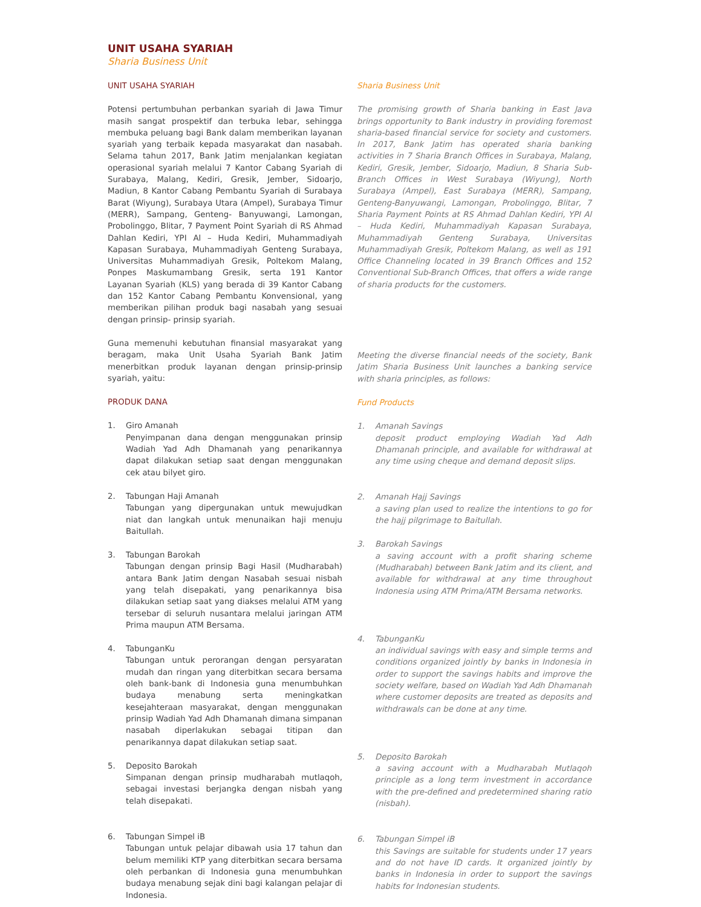UNIT USAHA SYARIAH
Sharia Business Unit
UNIT USAHA SYARIAH
Potensi pertumbuhan perbankan syariah di Jawa Timur masih sangat prospektif dan terbuka lebar, sehingga membuka peluang bagi Bank dalam memberikan layanan syariah yang terbaik kepada masyarakat dan nasabah. Selama tahun 2017, Bank Jatim menjalankan kegiatan operasional syariah melalui 7 Kantor Cabang Syariah di Surabaya, Malang, Kediri, Gresik, Jember, Sidoarjo, Madiun, 8 Kantor Cabang Pembantu Syariah di Surabaya Barat (Wiyung), Surabaya Utara (Ampel), Surabaya Timur (MERR), Sampang, Genteng- Banyuwangi, Lamongan, Probolinggo, Blitar, 7 Payment Point Syariah di RS Ahmad Dahlan Kediri, YPI Al – Huda Kediri, Muhammadiyah Kapasan Surabaya, Muhammadiyah Genteng Surabaya, Universitas Muhammadiyah Gresik, Poltekom Malang, Ponpes Maskumambang Gresik, serta 191 Kantor Layanan Syariah (KLS) yang berada di 39 Kantor Cabang dan 152 Kantor Cabang Pembantu Konvensional, yang memberikan pilihan produk bagi nasabah yang sesuai dengan prinsip- prinsip syariah.
Guna memenuhi kebutuhan finansial masyarakat yang beragam, maka Unit Usaha Syariah Bank Jatim menerbitkan produk layanan dengan prinsip-prinsip syariah, yaitu:
PRODUK DANA
1. Giro Amanah
Penyimpanan dana dengan menggunakan prinsip Wadiah Yad Adh Dhamanah yang penarikannya dapat dilakukan setiap saat dengan menggunakan cek atau bilyet giro.
2. Tabungan Haji Amanah
Tabungan yang dipergunakan untuk mewujudkan niat dan langkah untuk menunaikan haji menuju Baitullah.
3. Tabungan Barokah
Tabungan dengan prinsip Bagi Hasil (Mudharabah) antara Bank Jatim dengan Nasabah sesuai nisbah yang telah disepakati, yang penarikannya bisa dilakukan setiap saat yang diakses melalui ATM yang tersebar di seluruh nusantara melalui jaringan ATM Prima maupun ATM Bersama.
4. TabunganKu
Tabungan untuk perorangan dengan persyaratan mudah dan ringan yang diterbitkan secara bersama oleh bank-bank di Indonesia guna menumbuhkan budaya menabung serta meningkatkan kesejahteraan masyarakat, dengan menggunakan prinsip Wadiah Yad Adh Dhamanah dimana simpanan nasabah diperlakukan sebagai titipan dan penarikannya dapat dilakukan setiap saat.
5. Deposito Barokah
Simpanan dengan prinsip mudharabah mutlaqoh, sebagai investasi berjangka dengan nisbah yang telah disepakati.
6. Tabungan Simpel iB
Tabungan untuk pelajar dibawah usia 17 tahun dan belum memiliki KTP yang diterbitkan secara bersama oleh perbankan di Indonesia guna menumbuhkan budaya menabung sejak dini bagi kalangan pelajar di Indonesia.
Sharia Business Unit
The promising growth of Sharia banking in East Java brings opportunity to Bank industry in providing foremost sharia-based financial service for society and customers. In 2017, Bank Jatim has operated sharia banking activities in 7 Sharia Branch Offices in Surabaya, Malang, Kediri, Gresik, Jember, Sidoarjo, Madiun, 8 Sharia Sub-Branch Offices in West Surabaya (Wiyung), North Surabaya (Ampel), East Surabaya (MERR), Sampang, Genteng-Banyuwangi, Lamongan, Probolinggo, Blitar, 7 Sharia Payment Points at RS Ahmad Dahlan Kediri, YPI Al – Huda Kediri, Muhammadiyah Kapasan Surabaya, Muhammadiyah Genteng Surabaya, Universitas Muhammadiyah Gresik, Poltekom Malang, as well as 191 Office Channeling located in 39 Branch Offices and 152 Conventional Sub-Branch Offices, that offers a wide range of sharia products for the customers.
Meeting the diverse financial needs of the society, Bank Jatim Sharia Business Unit launches a banking service with sharia principles, as follows:
Fund Products
1. Amanah Savings
deposit product employing Wadiah Yad Adh Dhamanah principle, and available for withdrawal at any time using cheque and demand deposit slips.
2. Amanah Hajj Savings
a saving plan used to realize the intentions to go for the hajj pilgrimage to Baitullah.
3. Barokah Savings
a saving account with a profit sharing scheme (Mudharabah) between Bank Jatim and its client, and available for withdrawal at any time throughout Indonesia using ATM Prima/ATM Bersama networks.
4. TabunganKu
an individual savings with easy and simple terms and conditions organized jointly by banks in Indonesia in order to support the savings habits and improve the society welfare, based on Wadiah Yad Adh Dhamanah where customer deposits are treated as deposits and withdrawals can be done at any time.
5. Deposito Barokah
a saving account with a Mudharabah Mutlaqoh principle as a long term investment in accordance with the pre-defined and predetermined sharing ratio (nisbah).
6. Tabungan Simpel iB
this Savings are suitable for students under 17 years and do not have ID cards. It organized jointly by banks in Indonesia in order to support the savings habits for Indonesian students.